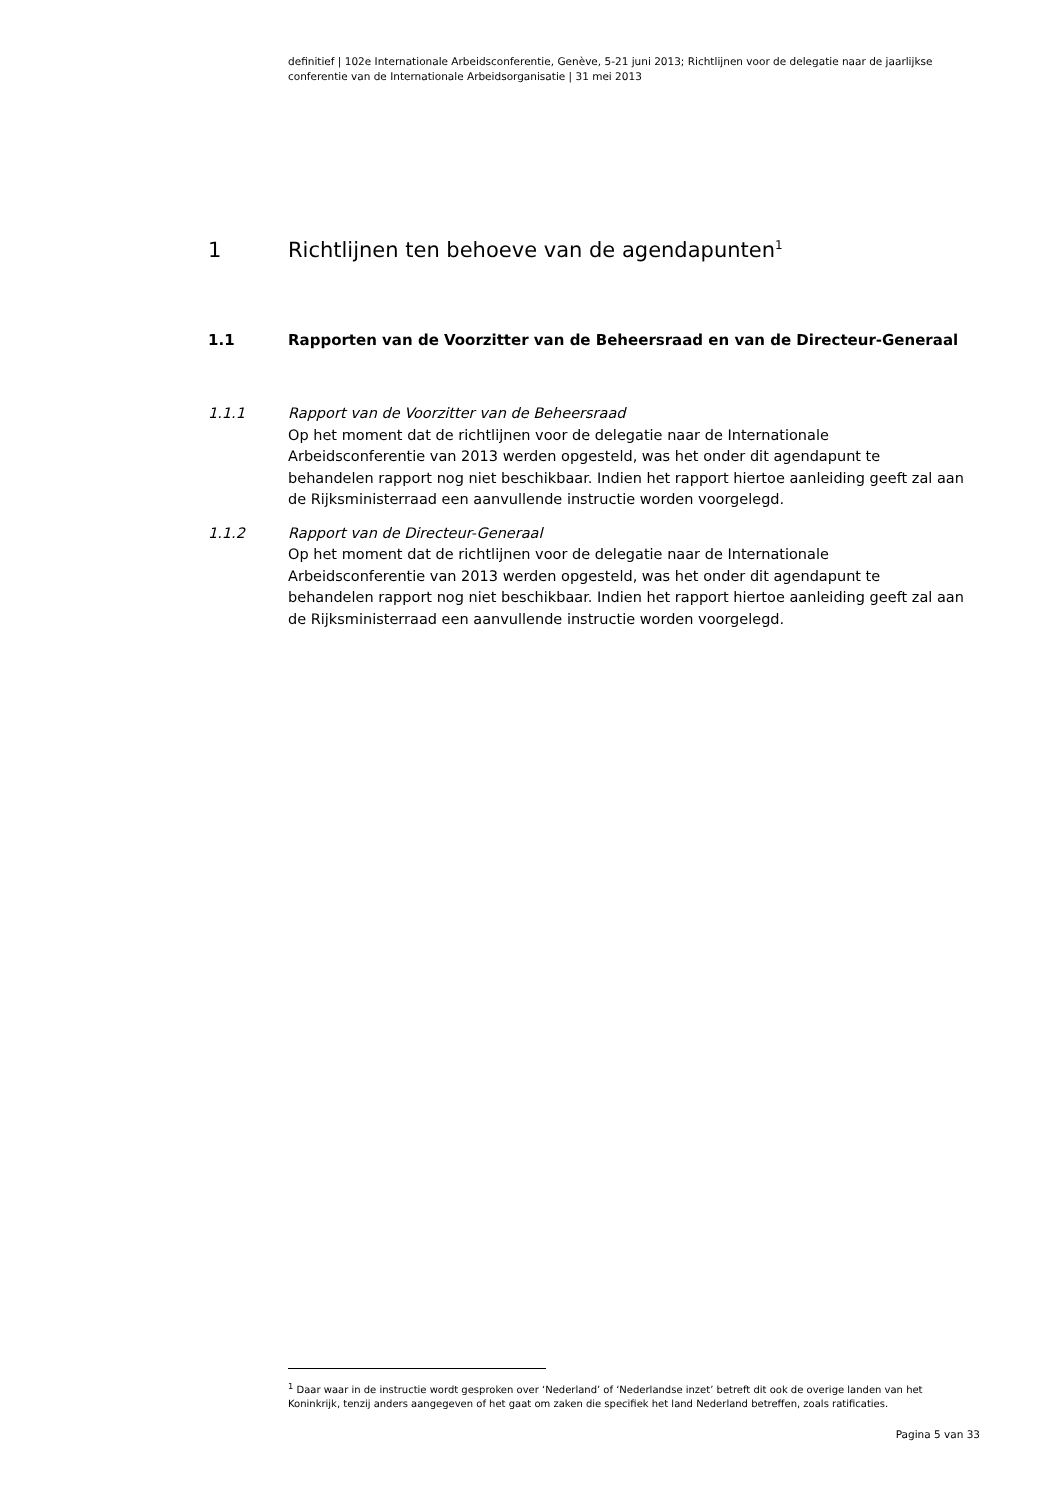definitief | 102e Internationale Arbeidsconferentie, Genève, 5-21 juni 2013; Richtlijnen voor de delegatie naar de jaarlijkse conferentie van de Internationale Arbeidsorganisatie | 31 mei 2013
1 Richtlijnen ten behoeve van de agendapunten<sup>1</sup>
1.1 Rapporten van de Voorzitter van de Beheersraad en van de Directeur-Generaal
1.1.1 Rapport van de Voorzitter van de Beheersraad
Op het moment dat de richtlijnen voor de delegatie naar de Internationale Arbeidsconferentie van 2013 werden opgesteld, was het onder dit agendapunt te behandelen rapport nog niet beschikbaar. Indien het rapport hiertoe aanleiding geeft zal aan de Rijksministerraad een aanvullende instructie worden voorgelegd.
1.1.2 Rapport van de Directeur-Generaal
Op het moment dat de richtlijnen voor de delegatie naar de Internationale Arbeidsconferentie van 2013 werden opgesteld, was het onder dit agendapunt te behandelen rapport nog niet beschikbaar. Indien het rapport hiertoe aanleiding geeft zal aan de Rijksministerraad een aanvullende instructie worden voorgelegd.
<sup>1</sup> Daar waar in de instructie wordt gesproken over ‘Nederland’ of ‘Nederlandse inzet’ betreft dit ook de overige landen van het Koninkrijk, tenzij anders aangegeven of het gaat om zaken die specifiek het land Nederland betreffen, zoals ratificaties.
Pagina 5 van 33